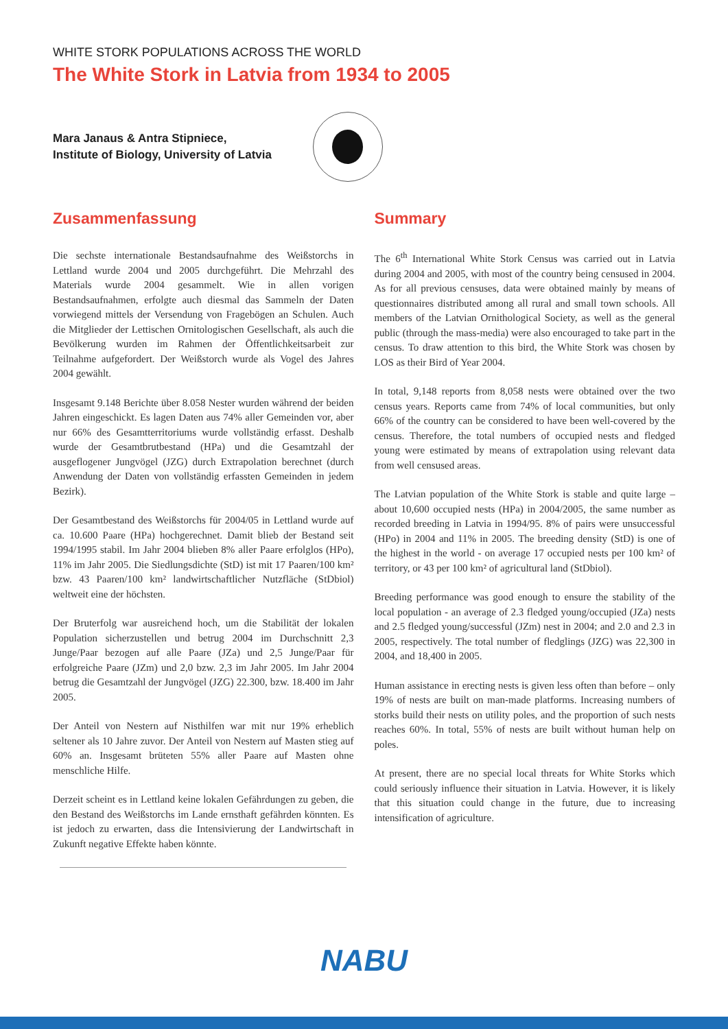WHITE STORK POPULATIONS ACROSS THE WORLD
The White Stork in Latvia from 1934 to 2005
Mara Janaus & Antra Stipniece,
Institute of Biology, University of Latvia
Zusammenfassung
Die sechste internationale Bestandsaufnahme des Weißstorchs in Lettland wurde 2004 und 2005 durchgeführt. Die Mehrzahl des Materials wurde 2004 gesammelt. Wie in allen vorigen Bestandsaufnahmen, erfolgte auch diesmal das Sammeln der Daten vorwiegend mittels der Versendung von Fragebögen an Schulen. Auch die Mitglieder der Lettischen Ornitologischen Gesellschaft, als auch die Bevölkerung wurden im Rahmen der Öffentlichkeitsarbeit zur Teilnahme aufgefordert. Der Weißstorch wurde als Vogel des Jahres 2004 gewählt.
Insgesamt 9.148 Berichte über 8.058 Nester wurden während der beiden Jahren eingeschickt. Es lagen Daten aus 74% aller Gemeinden vor, aber nur 66% des Gesamtterritoriums wurde vollständig erfasst. Deshalb wurde der Gesamtbrutbestand (HPa) und die Gesamtzahl der ausgeflogener Jungvögel (JZG) durch Extrapolation berechnet (durch Anwendung der Daten von vollständig erfassten Gemeinden in jedem Bezirk).
Der Gesamtbestand des Weißstorchs für 2004/05 in Lettland wurde auf ca. 10.600 Paare (HPa) hochgerechnet. Damit blieb der Bestand seit 1994/1995 stabil. Im Jahr 2004 blieben 8% aller Paare erfolglos (HPo), 11% im Jahr 2005. Die Siedlungsdichte (StD) ist mit 17 Paaren/100 km² bzw. 43 Paaren/100 km² landwirtschaftlicher Nutzfläche (StDbiol) weltweit eine der höchsten.
Der Bruterfolg war ausreichend hoch, um die Stabilität der lokalen Population sicherzustellen und betrug 2004 im Durchschnitt 2,3 Junge/Paar bezogen auf alle Paare (JZa) und 2,5 Junge/Paar für erfolgreiche Paare (JZm) und 2,0 bzw. 2,3 im Jahr 2005. Im Jahr 2004 betrug die Gesamtzahl der Jungvögel (JZG) 22.300, bzw. 18.400 im Jahr 2005.
Der Anteil von Nestern auf Nisthilfen war mit nur 19% erheblich seltener als 10 Jahre zuvor. Der Anteil von Nestern auf Masten stieg auf 60% an. Insgesamt brüteten 55% aller Paare auf Masten ohne menschliche Hilfe.
Derzeit scheint es in Lettland keine lokalen Gefährdungen zu geben, die den Bestand des Weißstorchs im Lande ernsthaft gefährden könnten. Es ist jedoch zu erwarten, dass die Intensivierung der Landwirtschaft in Zukunft negative Effekte haben könnte.
Summary
The 6<sup>th</sup> International White Stork Census was carried out in Latvia during 2004 and 2005, with most of the country being censused in 2004. As for all previous censuses, data were obtained mainly by means of questionnaires distributed among all rural and small town schools. All members of the Latvian Ornithological Society, as well as the general public (through the mass-media) were also encouraged to take part in the census. To draw attention to this bird, the White Stork was chosen by LOS as their Bird of Year 2004.
In total, 9,148 reports from 8,058 nests were obtained over the two census years. Reports came from 74% of local communities, but only 66% of the country can be considered to have been well-covered by the census. Therefore, the total numbers of occupied nests and fledged young were estimated by means of extrapolation using relevant data from well censused areas.
The Latvian population of the White Stork is stable and quite large – about 10,600 occupied nests (HPa) in 2004/2005, the same number as recorded breeding in Latvia in 1994/95. 8% of pairs were unsuccessful (HPo) in 2004 and 11% in 2005. The breeding density (StD) is one of the highest in the world - on average 17 occupied nests per 100 km² of territory, or 43 per 100 km² of agricultural land (StDbiol).
Breeding performance was good enough to ensure the stability of the local population - an average of 2.3 fledged young/occupied (JZa) nests and 2.5 fledged young/successful (JZm) nest in 2004; and 2.0 and 2.3 in 2005, respectively. The total number of fledglings (JZG) was 22,300 in 2004, and 18,400 in 2005.
Human assistance in erecting nests is given less often than before – only 19% of nests are built on man-made platforms. Increasing numbers of storks build their nests on utility poles, and the proportion of such nests reaches 60%. In total, 55% of nests are built without human help on poles.
At present, there are no special local threats for White Storks which could seriously influence their situation in Latvia. However, it is likely that this situation could change in the future, due to increasing intensification of agriculture.
NABU